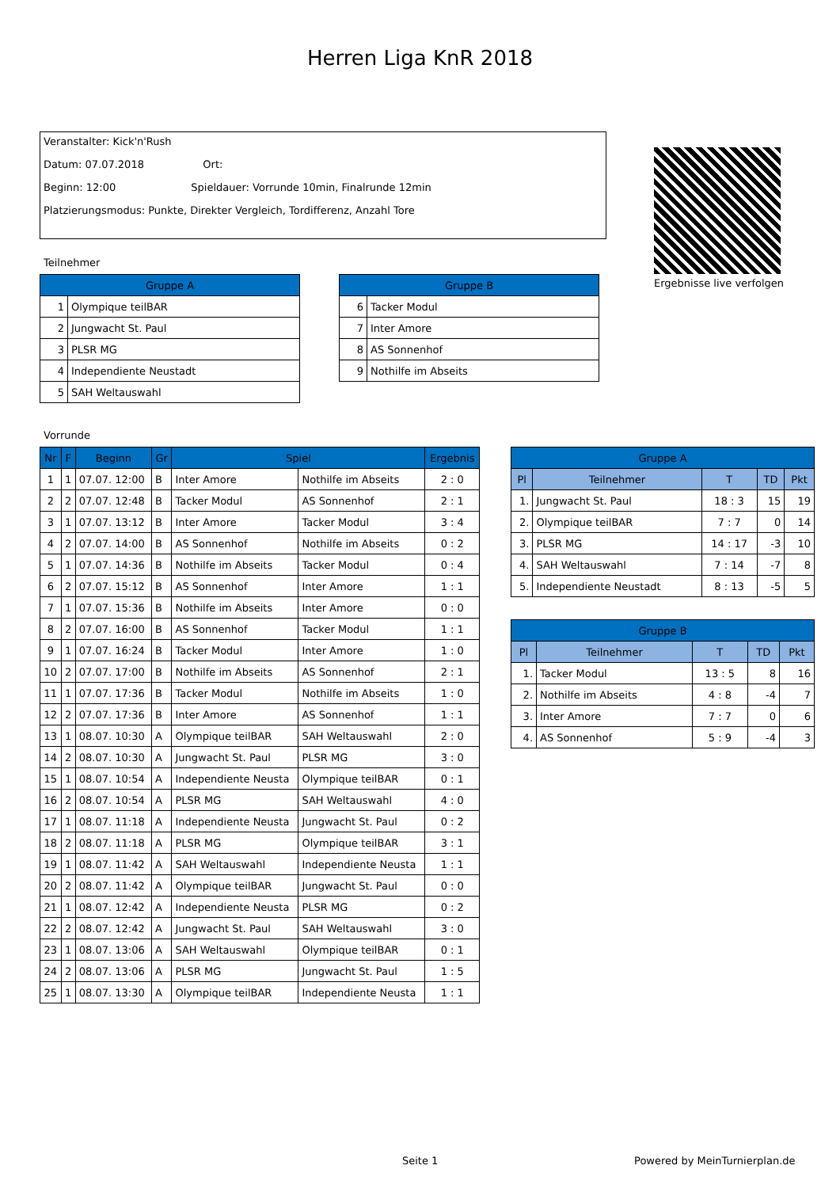Herren Liga KnR 2018
Veranstalter: Kick'n'Rush
Datum: 07.07.2018 Ort:
Beginn: 12:00 Spieldauer: Vorrunde 10min, Finalrunde 12min
Platzierungsmodus: Punkte, Direkter Vergleich, Tordifferenz, Anzahl Tore
Ergebnisse live verfolgen
Teilnehmer
| Gruppe A | |
| --- | --- |
| 1 | Olympique teilBAR |
| 2 | Jungwacht St. Paul |
| 3 | PLSR MG |
| 4 | Independiente Neustadt |
| 5 | SAH Weltauswahl |
| Gruppe B | |
| --- | --- |
| 6 | Tacker Modul |
| 7 | Inter Amore |
| 8 | AS Sonnenhof |
| 9 | Nothilfe im Abseits |
Vorrunde
| Nr | F | Beginn | Gr | Spiel | | Ergebnis |
| --- | --- | --- | --- | --- | --- | --- |
| 1 | 1 | 07.07. 12:00 | B | Inter Amore | Nothilfe im Abseits | 2 : 0 |
| 2 | 2 | 07.07. 12:48 | B | Tacker Modul | AS Sonnenhof | 2 : 1 |
| 3 | 1 | 07.07. 13:12 | B | Inter Amore | Tacker Modul | 3 : 4 |
| 4 | 2 | 07.07. 14:00 | B | AS Sonnenhof | Nothilfe im Abseits | 0 : 2 |
| 5 | 1 | 07.07. 14:36 | B | Nothilfe im Abseits | Tacker Modul | 0 : 4 |
| 6 | 2 | 07.07. 15:12 | B | AS Sonnenhof | Inter Amore | 1 : 1 |
| 7 | 1 | 07.07. 15:36 | B | Nothilfe im Abseits | Inter Amore | 0 : 0 |
| 8 | 2 | 07.07. 16:00 | B | AS Sonnenhof | Tacker Modul | 1 : 1 |
| 9 | 1 | 07.07. 16:24 | B | Tacker Modul | Inter Amore | 1 : 0 |
| 10 | 2 | 07.07. 17:00 | B | Nothilfe im Abseits | AS Sonnenhof | 2 : 1 |
| 11 | 1 | 07.07. 17:36 | B | Tacker Modul | Nothilfe im Abseits | 1 : 0 |
| 12 | 2 | 07.07. 17:36 | B | Inter Amore | AS Sonnenhof | 1 : 1 |
| 13 | 1 | 08.07. 10:30 | A | Olympique teilBAR | SAH Weltauswahl | 2 : 0 |
| 14 | 2 | 08.07. 10:30 | A | Jungwacht St. Paul | PLSR MG | 3 : 0 |
| 15 | 1 | 08.07. 10:54 | A | Independiente Neusta | Olympique teilBAR | 0 : 1 |
| 16 | 2 | 08.07. 10:54 | A | PLSR MG | SAH Weltauswahl | 4 : 0 |
| 17 | 1 | 08.07. 11:18 | A | Independiente Neusta | Jungwacht St. Paul | 0 : 2 |
| 18 | 2 | 08.07. 11:18 | A | PLSR MG | Olympique teilBAR | 3 : 1 |
| 19 | 1 | 08.07. 11:42 | A | SAH Weltauswahl | Independiente Neusta | 1 : 1 |
| 20 | 2 | 08.07. 11:42 | A | Olympique teilBAR | Jungwacht St. Paul | 0 : 0 |
| 21 | 1 | 08.07. 12:42 | A | Independiente Neusta | PLSR MG | 0 : 2 |
| 22 | 2 | 08.07. 12:42 | A | Jungwacht St. Paul | SAH Weltauswahl | 3 : 0 |
| 23 | 1 | 08.07. 13:06 | A | SAH Weltauswahl | Olympique teilBAR | 0 : 1 |
| 24 | 2 | 08.07. 13:06 | A | PLSR MG | Jungwacht St. Paul | 1 : 5 |
| 25 | 1 | 08.07. 13:30 | A | Olympique teilBAR | Independiente Neusta | 1 : 1 |
| Gruppe A | | | | |
| --- | --- | --- | --- | --- |
| Pl | Teilnehmer | T | TD | Pkt |
| 1. | Jungwacht St. Paul | 18 : 3 | 15 | 19 |
| 2. | Olympique teilBAR | 7 : 7 | 0 | 14 |
| 3. | PLSR MG | 14 : 17 | -3 | 10 |
| 4. | SAH Weltauswahl | 7 : 14 | -7 | 8 |
| 5. | Independiente Neustadt | 8 : 13 | -5 | 5 |
| Gruppe B | | | | |
| --- | --- | --- | --- | --- |
| Pl | Teilnehmer | T | TD | Pkt |
| 1. | Tacker Modul | 13 : 5 | 8 | 16 |
| 2. | Nothilfe im Abseits | 4 : 8 | -4 | 7 |
| 3. | Inter Amore | 7 : 7 | 0 | 6 |
| 4. | AS Sonnenhof | 5 : 9 | -4 | 3 |
Seite 1 Powered by MeinTurnierplan.de